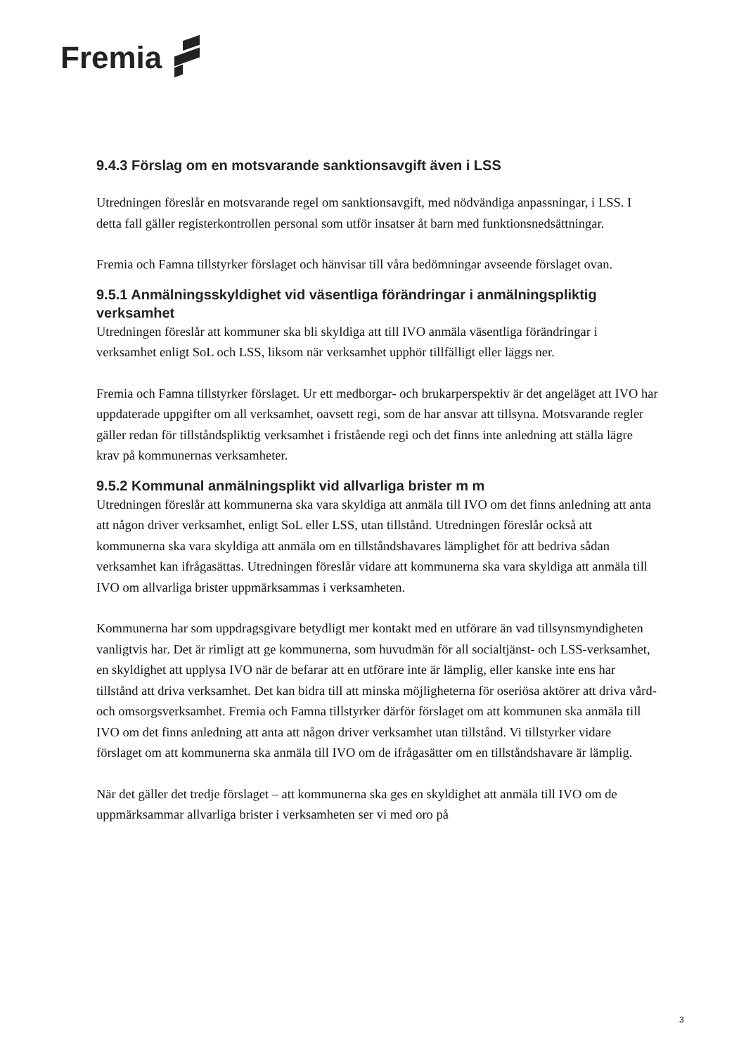Fremia
9.4.3 Förslag om en motsvarande sanktionsavgift även i LSS
Utredningen föreslår en motsvarande regel om sanktionsavgift, med nödvändiga anpassningar, i LSS. I detta fall gäller registerkontrollen personal som utför insatser åt barn med funktionsnedsättningar.
Fremia och Famna tillstyrker förslaget och hänvisar till våra bedömningar avseende förslaget ovan.
9.5.1 Anmälningsskyldighet vid väsentliga förändringar i anmälningspliktig verksamhet
Utredningen föreslår att kommuner ska bli skyldiga att till IVO anmäla väsentliga förändringar i verksamhet enligt SoL och LSS, liksom när verksamhet upphör tillfälligt eller läggs ner.
Fremia och Famna tillstyrker förslaget. Ur ett medborgar- och brukarperspektiv är det angeläget att IVO har uppdaterade uppgifter om all verksamhet, oavsett regi, som de har ansvar att tillsyna. Motsvarande regler gäller redan för tillståndspliktig verksamhet i fristående regi och det finns inte anledning att ställa lägre krav på kommunernas verksamheter.
9.5.2 Kommunal anmälningsplikt vid allvarliga brister m m
Utredningen föreslår att kommunerna ska vara skyldiga att anmäla till IVO om det finns anledning att anta att någon driver verksamhet, enligt SoL eller LSS, utan tillstånd. Utredningen föreslår också att kommunerna ska vara skyldiga att anmäla om en tillståndshavares lämplighet för att bedriva sådan verksamhet kan ifrågasättas. Utredningen föreslår vidare att kommunerna ska vara skyldiga att anmäla till IVO om allvarliga brister uppmärksammas i verksamheten.
Kommunerna har som uppdragsgivare betydligt mer kontakt med en utförare än vad tillsynsmyndigheten vanligtvis har. Det är rimligt att ge kommunerna, som huvudmän för all socialtjänst- och LSS-verksamhet, en skyldighet att upplysa IVO när de befarar att en utförare inte är lämplig, eller kanske inte ens har tillstånd att driva verksamhet. Det kan bidra till att minska möjligheterna för oseriösa aktörer att driva vård- och omsorgsverksamhet. Fremia och Famna tillstyrker därför förslaget om att kommunen ska anmäla till IVO om det finns anledning att anta att någon driver verksamhet utan tillstånd. Vi tillstyrker vidare förslaget om att kommunerna ska anmäla till IVO om de ifrågasätter om en tillståndshavare är lämplig.
När det gäller det tredje förslaget – att kommunerna ska ges en skyldighet att anmäla till IVO om de uppmärksammar allvarliga brister i verksamheten ser vi med oro på
3